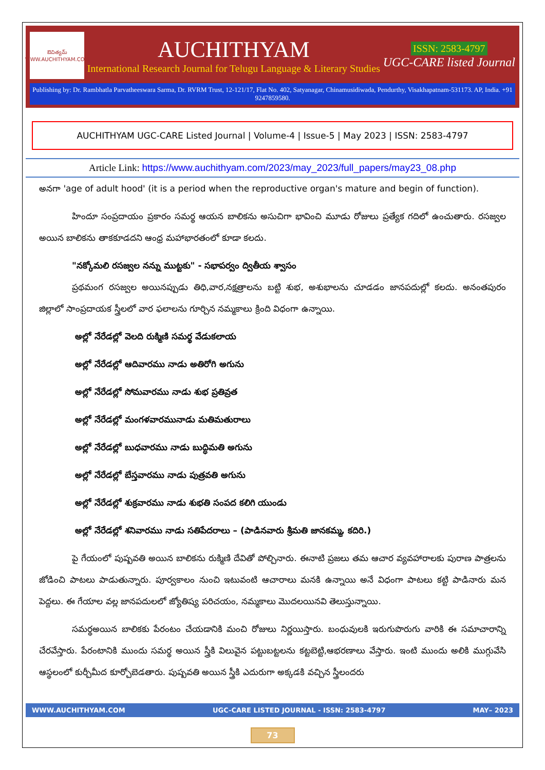ఔచిత్యమ్
WWW.AUCHITHYAM.COM
AUCHITHYAM
International Research Journal for Telugu Language & Literary Studies
ISSN: 2583-4797
UGC-CARE listed Journal
Publishing by: Dr. Rambhatla Parvatheeswara Sarma, Dr. RVRM Trust, 12-121/17, Flat No. 402, Satyanagar, Chinamusidiwada, Pendurthy, Visakhapatnam-531173. AP, India. +91 9247859580.
AUCHITHYAM UGC-CARE Listed Journal | Volume-4 | Issue-5 | May 2023 | ISSN: 2583-4797
Article Link: https://www.auchithyam.com/2023/may_2023/full_papers/may23_08.php
అనగా 'age of adult hood' (it is a period when the reproductive organ's mature and begin of function).
హిందూ సంప్రదాయం ప్రకారం సమర్థ ఆయన బాలికను అసుచిగా భావించి మూడు రోజులు ప్రత్యేక గదిలో ఉంచుతారు. రసజ్వల అయిన బాలికను తాకకూడదని ఆంధ్ర మహాభారతంలో కూడా కలదు.
"నక్కోమలి రసజ్వల నన్ను ముట్టకు" - సభాపర్వం ద్వితీయ శ్వాసం
ప్రథమంగ రసజ్వల అయినప్పుడు తిధి,వార,నక్షత్రాలను బట్టి శుభ, అశుభాలను చూడడం జానపదుల్లో కలదు. అనంతపురం జిల్లాలో సాంప్రదాయక స్త్రీలలో వార ఫలాలను గూర్చిన నమ్మకాలు క్రింది విధంగా ఉన్నాయి.
అల్లో నేరేడల్లో వెలది రుక్మిణి సమర్థ వేడుకలాయ
అల్లో నేరేడల్లో ఆదివారము నాడు అతిరోగి అగును
అల్లో నేరేడల్లో సోమవారము నాడు శుభ ప్రతివ్రత
అల్లో నేరేడల్లో మంగళవారమునాడు మతిమతురాలు
అల్లో నేరేడల్లో బుధవారము నాడు బుద్ధిమతి అగును
అల్లో నేరేడల్లో బేస్తవారము నాడు పుత్రవతి అగును
అల్లో నేరేడల్లో శుక్రవారము నాడు శుభతి సంపద కలిగి యుండు
అల్లో నేరేడల్లో శనివారము నాడు సతిపేదరాలు – (పాడినవారు శ్రీమతి జానకమ్మ, కదిరి.)
పై గేయంలో పుష్పవతి అయిన బాలికను రుక్మిణి దేవితో పోల్చినారు. ఈనాటి ప్రజలు తమ ఆచార వ్యవహారాలకు పురాణ పాత్రలను జోడించి పాటలు పాడుతున్నారు. పూర్వకాలం నుంచి ఇటువంటి ఆచారాలు మనకి ఉన్నాయి అనే విధంగా పాటలు కట్టి పాడినారు మన పెద్దలు. ఈ గేయాల వల్ల జానపదులలో జ్యోతిష్య పరిచయం, నమ్మకాలు మొదలయినవి తెలుస్తున్నాయి.
సమర్థఅయిన బాలికకు పేరంటం చేయడానికి మంచి రోజులు నిర్ణయిస్తారు. బంధువులకి ఇరుగుపొరుగు వారికి ఈ సమాచారాన్ని చేరవేస్తారు. పేరంటానికి ముందు సమర్థ అయిన స్త్రీకి విలువైన పట్టుబట్టలను కట్టబెట్టి,ఆభరణాలు వేస్తారు. ఇంటి ముందు అలికి ముగ్గువేసి ఆస్థలంలో కుర్చీమీద కూర్చోబెడతారు. పుష్పవతి అయిన స్త్రీకి ఎదురుగా అక్కడకి వచ్చిన స్త్రీలందరు
WWW.AUCHITHYAM.COM UGC-CARE LISTED JOURNAL - ISSN: 2583-4797 MAY– 2023
73